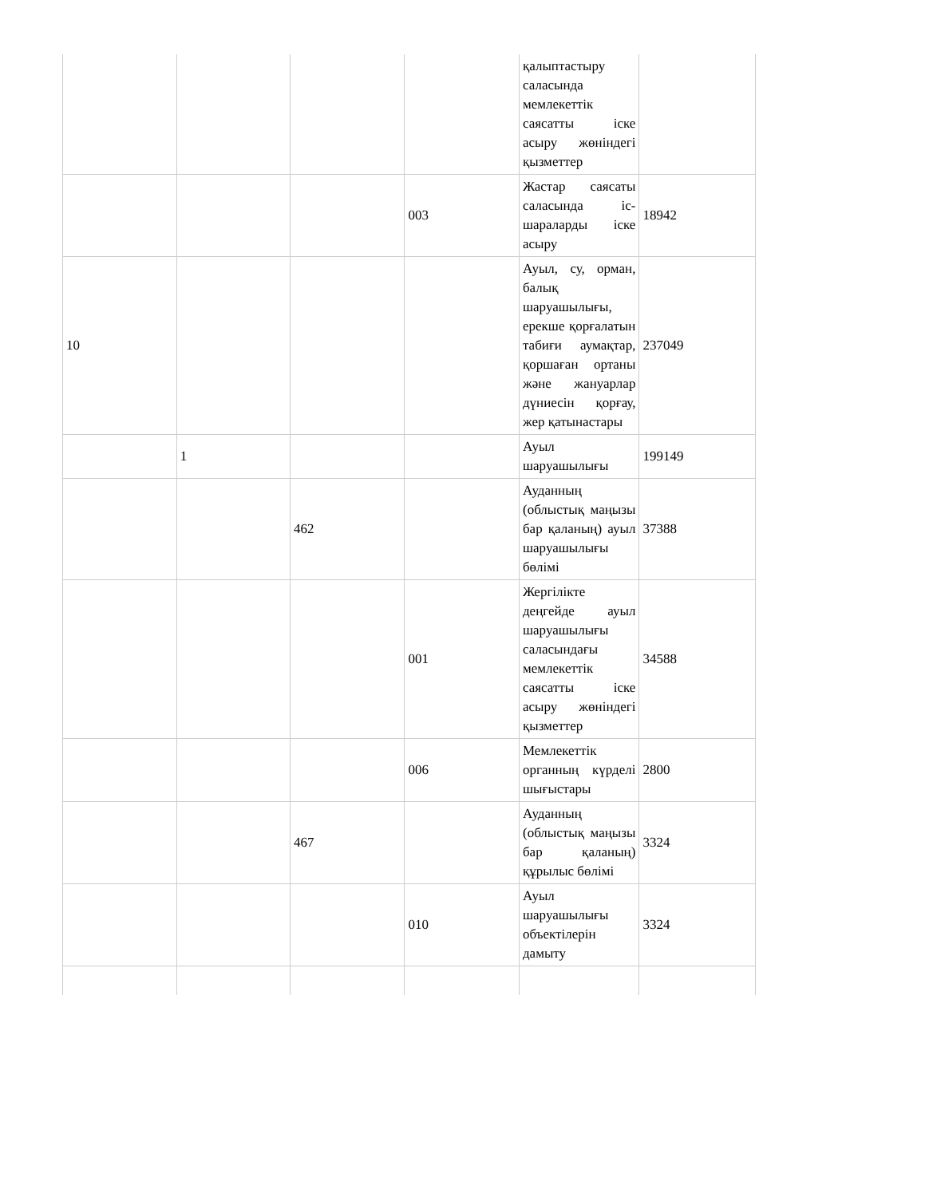| | | | | қалыптастыру саласында мемлекеттік саясатты іске асыру жөніндегі қызметтер | |
| | | | 003 | Жастар саясаты саласында іс-шараларды іске асыру | 18942 |
| 10 | | | | Ауыл, су, орман, балық шаруашылығы, ерекше қорғалатын табиғи аумақтар, қоршаған ортаны және жануарлар дүниесін қорғау, жер қатынастары | 237049 |
| | 1 | | | Ауыл шаруашылығы | 199149 |
| | | 462 | | Ауданның (облыстық маңызы бар қаланың) ауыл шаруашылығы бөлімі | 37388 |
| | | | 001 | Жергілікте деңгейде ауыл шаруашылығы саласындағы мемлекеттік саясатты іске асыру жөніндегі қызметтер | 34588 |
| | | | 006 | Мемлекеттік органның күрделі шығыстары | 2800 |
| | | 467 | | Ауданның (облыстық маңызы бар қаланың) құрылыс бөлімі | 3324 |
| | | | 010 | Ауыл шаруашылығы объектілерін дамыту | 3324 |